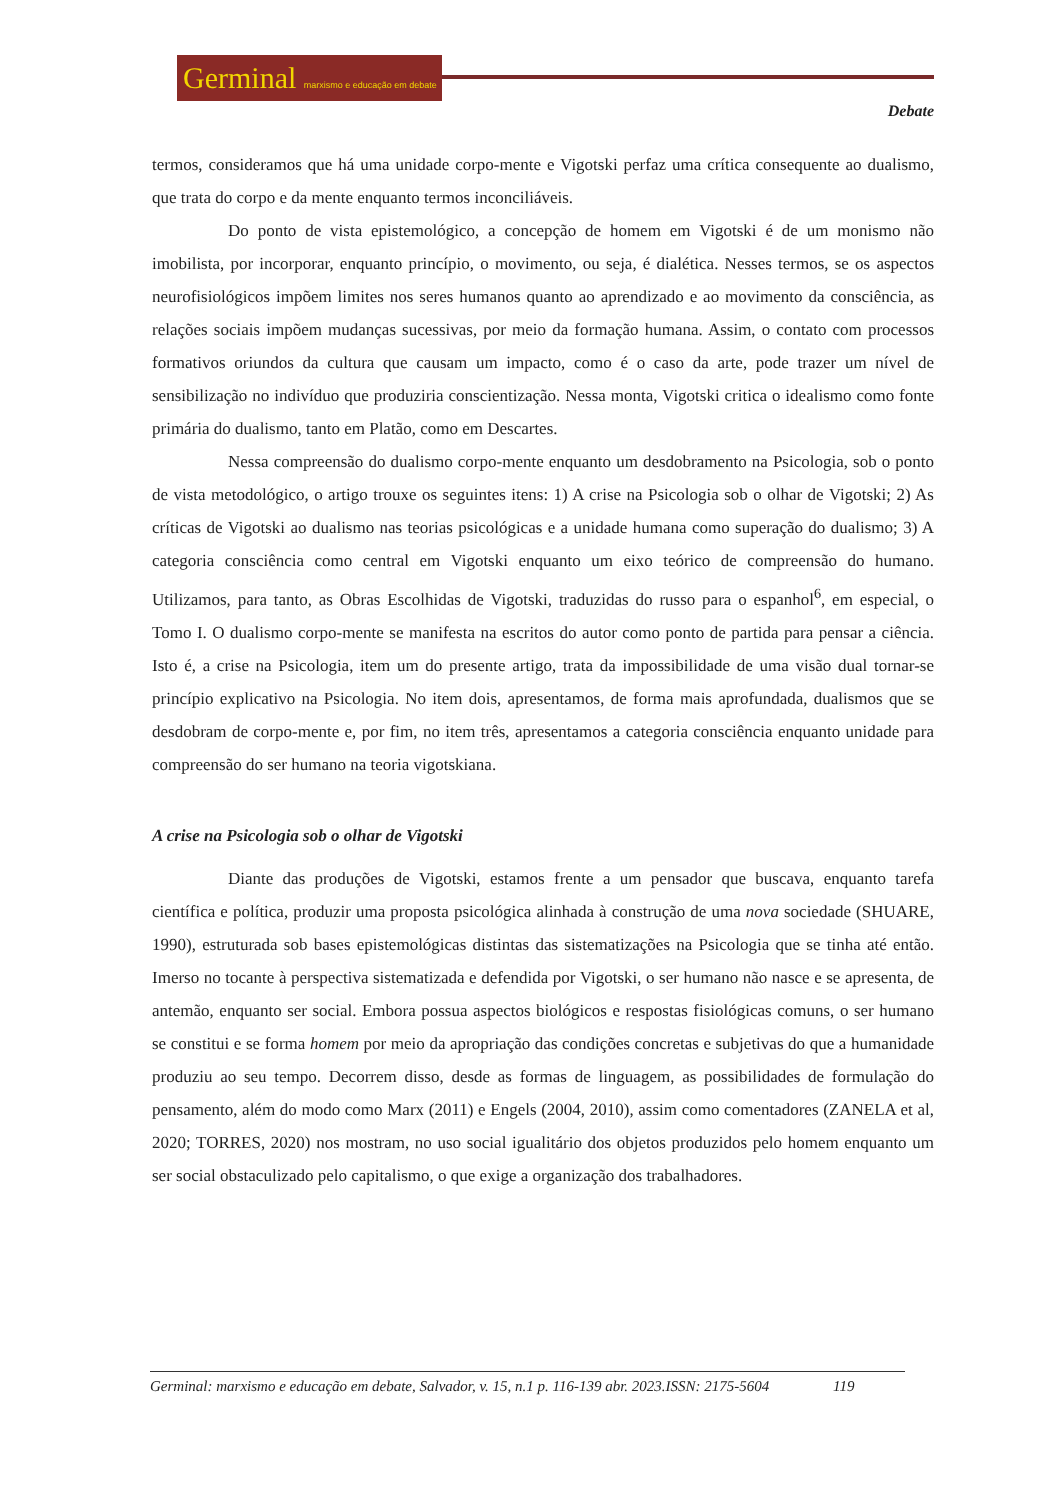Germinal marxismo e educação em debate
Debate
termos, consideramos que há uma unidade corpo-mente e Vigotski perfaz uma crítica consequente ao dualismo, que trata do corpo e da mente enquanto termos inconciliáveis.
Do ponto de vista epistemológico, a concepção de homem em Vigotski é de um monismo não imobilista, por incorporar, enquanto princípio, o movimento, ou seja, é dialética. Nesses termos, se os aspectos neurofisiológicos impõem limites nos seres humanos quanto ao aprendizado e ao movimento da consciência, as relações sociais impõem mudanças sucessivas, por meio da formação humana. Assim, o contato com processos formativos oriundos da cultura que causam um impacto, como é o caso da arte, pode trazer um nível de sensibilização no indivíduo que produziria conscientização. Nessa monta, Vigotski critica o idealismo como fonte primária do dualismo, tanto em Platão, como em Descartes.
Nessa compreensão do dualismo corpo-mente enquanto um desdobramento na Psicologia, sob o ponto de vista metodológico, o artigo trouxe os seguintes itens: 1) A crise na Psicologia sob o olhar de Vigotski; 2) As críticas de Vigotski ao dualismo nas teorias psicológicas e a unidade humana como superação do dualismo; 3) A categoria consciência como central em Vigotski enquanto um eixo teórico de compreensão do humano. Utilizamos, para tanto, as Obras Escolhidas de Vigotski, traduzidas do russo para o espanhol<sup>6</sup>, em especial, o Tomo I. O dualismo corpo-mente se manifesta na escritos do autor como ponto de partida para pensar a ciência. Isto é, a crise na Psicologia, item um do presente artigo, trata da impossibilidade de uma visão dual tornar-se princípio explicativo na Psicologia. No item dois, apresentamos, de forma mais aprofundada, dualismos que se desdobram de corpo-mente e, por fim, no item três, apresentamos a categoria consciência enquanto unidade para compreensão do ser humano na teoria vigotskiana.
A crise na Psicologia sob o olhar de Vigotski
Diante das produções de Vigotski, estamos frente a um pensador que buscava, enquanto tarefa científica e política, produzir uma proposta psicológica alinhada à construção de uma nova sociedade (SHUARE, 1990), estruturada sob bases epistemológicas distintas das sistematizações na Psicologia que se tinha até então. Imerso no tocante à perspectiva sistematizada e defendida por Vigotski, o ser humano não nasce e se apresenta, de antemão, enquanto ser social. Embora possua aspectos biológicos e respostas fisiológicas comuns, o ser humano se constitui e se forma homem por meio da apropriação das condições concretas e subjetivas do que a humanidade produziu ao seu tempo. Decorrem disso, desde as formas de linguagem, as possibilidades de formulação do pensamento, além do modo como Marx (2011) e Engels (2004, 2010), assim como comentadores (ZANELA et al, 2020; TORRES, 2020) nos mostram, no uso social igualitário dos objetos produzidos pelo homem enquanto um ser social obstaculizado pelo capitalismo, o que exige a organização dos trabalhadores.
Germinal: marxismo e educação em debate, Salvador, v. 15, n.1 p. 116-139 abr. 2023.ISSN: 2175-5604 119